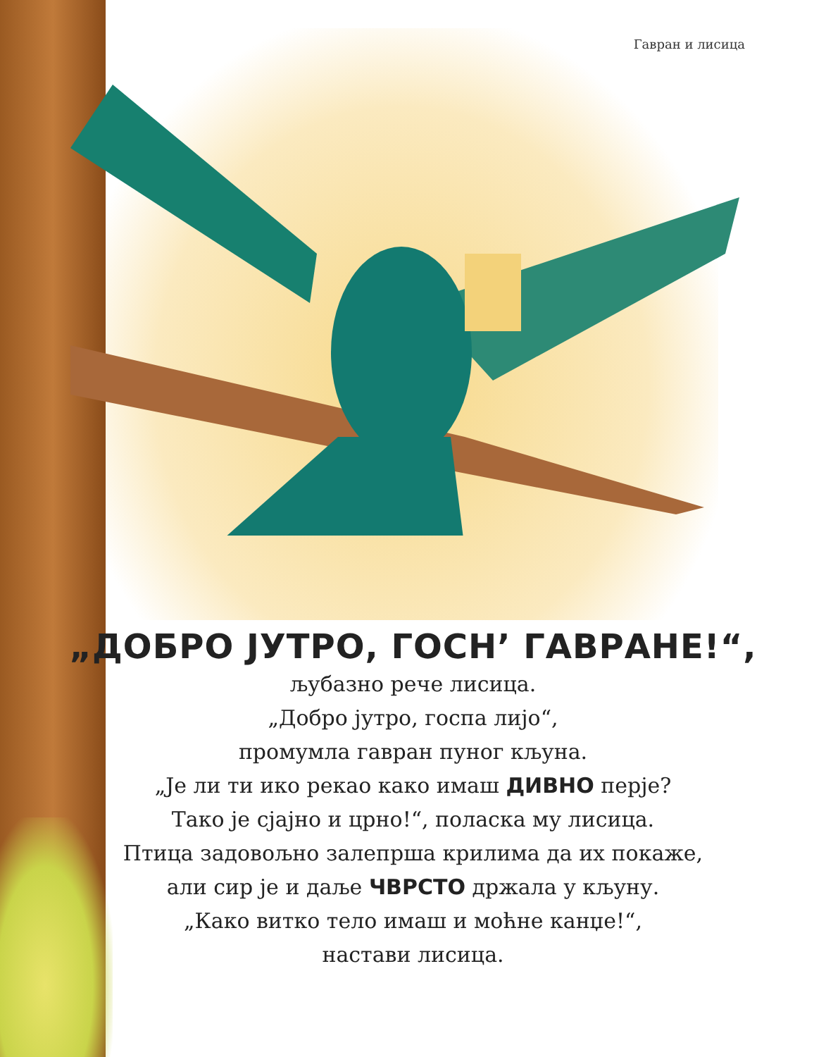Гавран и лисица
„ДОБРО ЈУТРО, ГОСН’ ГАВРАНЕ!“,
љубазно рече лисица.
„Добро јутро, госпа лијо“,
промумла гавран пуног кљуна.
„Је ли ти ико рекао како имаш ДИВНО перје?
Тако је сјајно и црно!“, поласка му лисица.
Птица задовољно залепрша крилима да их покаже,
али сир је и даље ЧВРСТО држала у кљуну.
„Како витко тело имаш и моћне канџе!“,
настави лисица.